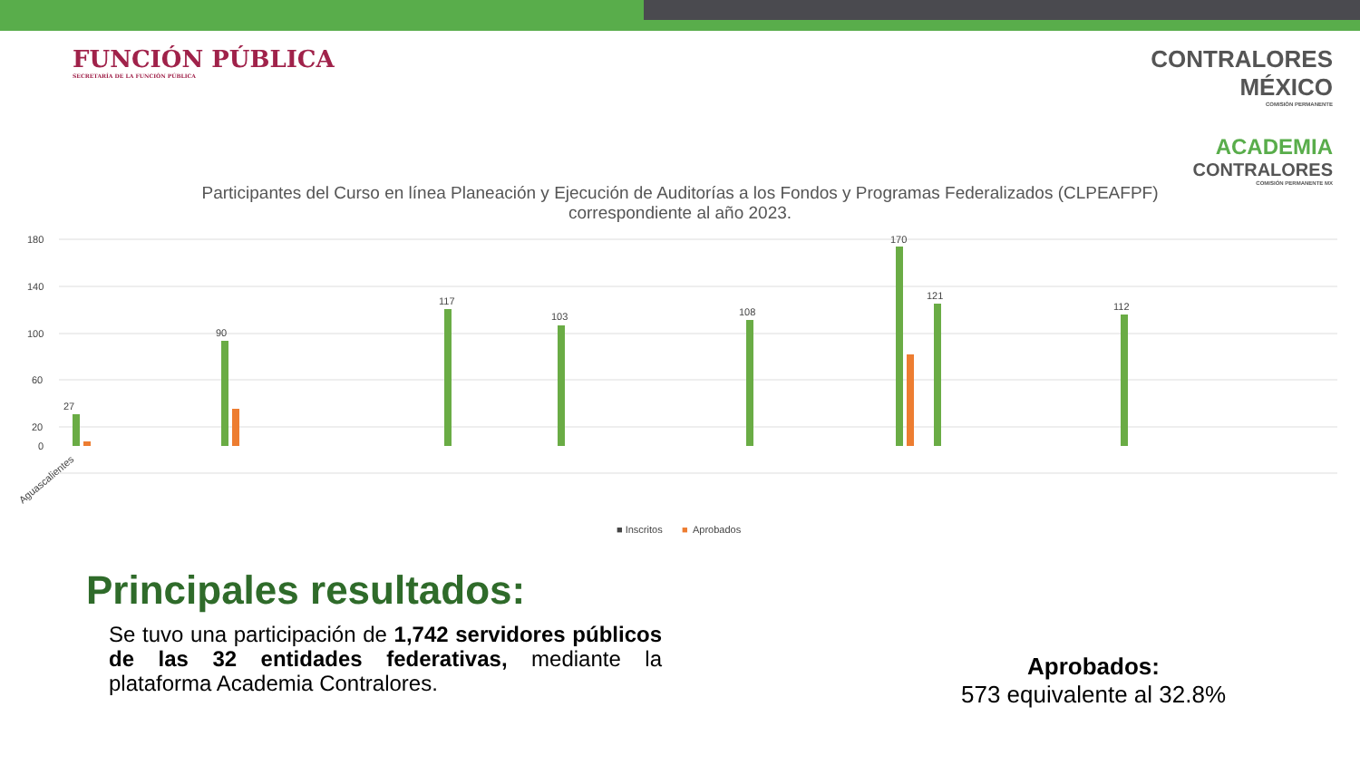FUNCIÓN PÚBLICA
SECRETARÍA DE LA FUNCIÓN PÚBLICA
CONTRALORES
MÉXICO
COMISIÓN PERMANENTE
ACADEMIA
CONTRALORES
COMISIÓN PERMANENTE MX
Participantes del Curso en línea Planeación y Ejecución de Auditorías a los Fondos y Programas Federalizados (CLPEAFPF)
correspondiente al año 2023.
180
140
100
60
20
0
27
90
117
103
108
170
121
112
Aguascalientes
■ Inscritos
■
Aprobados
Principales resultados:
Se tuvo una participación de 1,742 servidores públicos de las 32 entidades federativas, mediante la plataforma Academia Contralores.
Aprobados:
573 equivalente al 32.8%